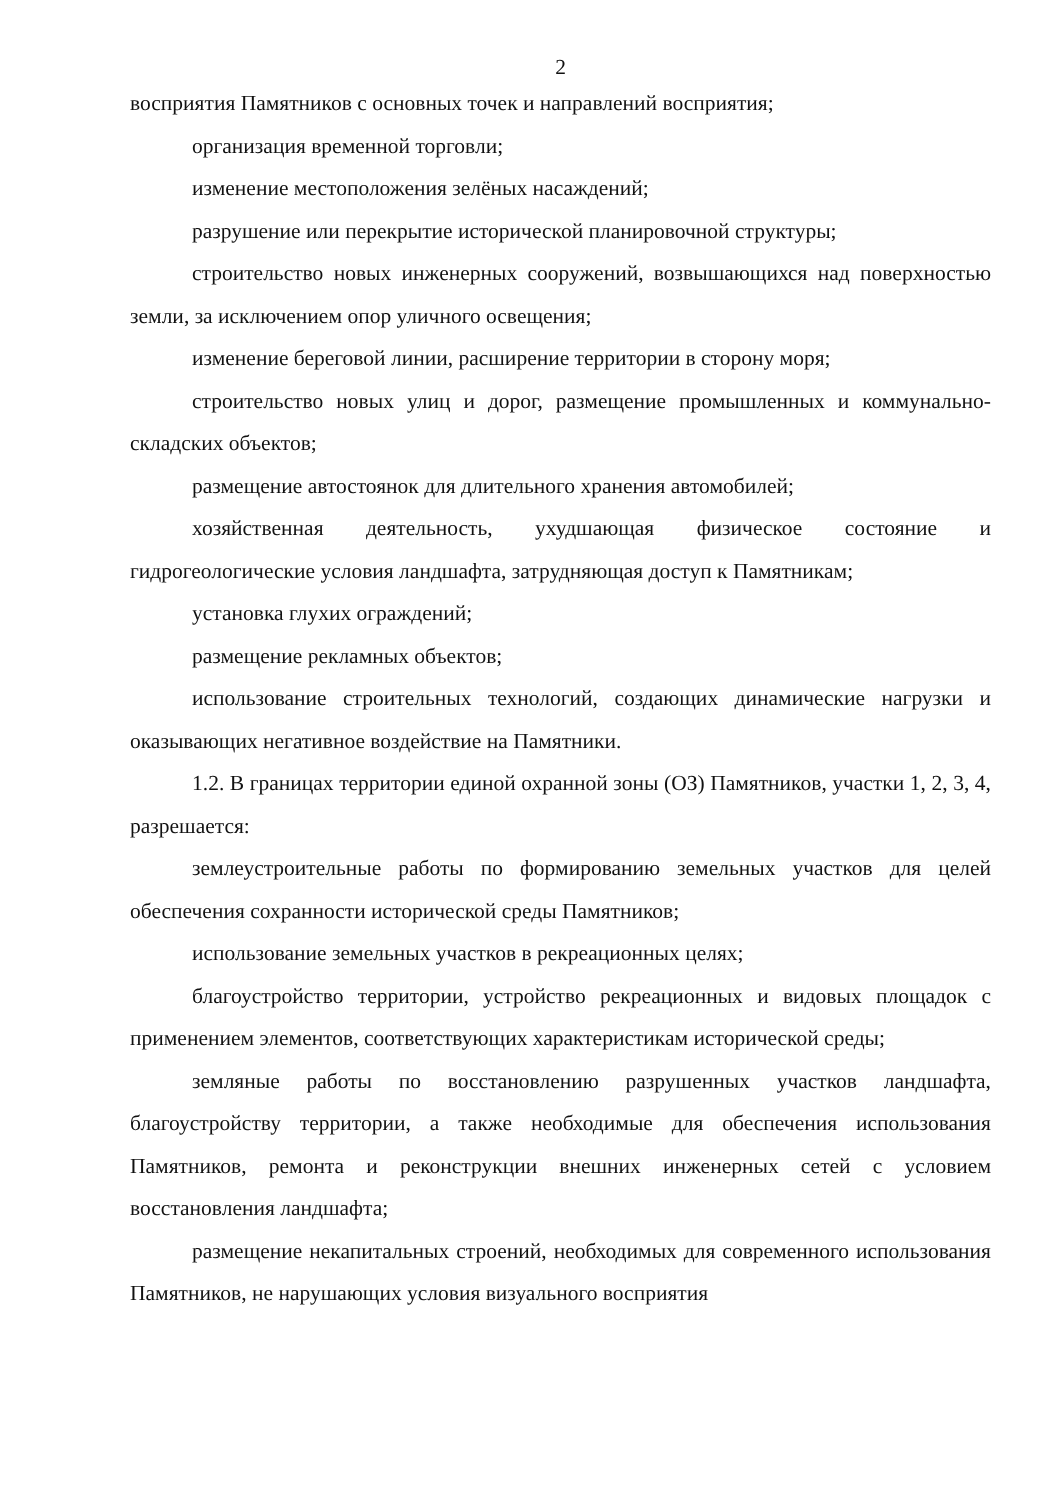2
восприятия Памятников с основных точек и направлений восприятия;
организация временной торговли;
изменение местоположения зелёных насаждений;
разрушение или перекрытие исторической планировочной структуры;
строительство новых инженерных сооружений, возвышающихся над поверхностью земли, за исключением опор уличного освещения;
изменение береговой линии, расширение территории в сторону моря;
строительство новых улиц и дорог, размещение промышленных и коммунально-складских объектов;
размещение автостоянок для длительного хранения автомобилей;
хозяйственная деятельность, ухудшающая физическое состояние и гидрогеологические условия ландшафта, затрудняющая доступ к Памятникам;
установка глухих ограждений;
размещение рекламных объектов;
использование строительных технологий, создающих динамические нагрузки и оказывающих негативное воздействие на Памятники.
1.2. В границах территории единой охранной зоны (ОЗ) Памятников, участки 1, 2, 3, 4, разрешается:
землеустроительные работы по формированию земельных участков для целей обеспечения сохранности исторической среды Памятников;
использование земельных участков в рекреационных целях;
благоустройство территории, устройство рекреационных и видовых площадок с применением элементов, соответствующих характеристикам исторической среды;
земляные работы по восстановлению разрушенных участков ландшафта, благоустройству территории, а также необходимые для обеспечения использования Памятников, ремонта и реконструкции внешних инженерных сетей с условием восстановления ландшафта;
размещение некапитальных строений, необходимых для современного использования Памятников, не нарушающих условия визуального восприятия